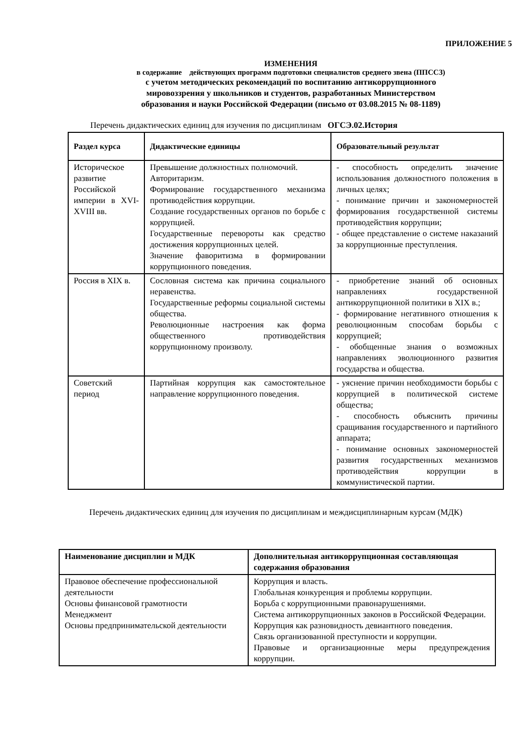ПРИЛОЖЕНИЕ 5
ИЗМЕНЕНИЯ
в содержание действующих программ подготовки специалистов среднего звена (ППССЗ)
с учетом методических рекомендаций по воспитанию антикоррупционного
мировоззрения у школьников и студентов, разработанных Министерством
образования и науки Российской Федерации (письмо от 03.08.2015 № 08-1189)
Перечень дидактических единиц для изучения по дисциплинам ОГСЭ.02.История
| Раздел курса | Дидактические единицы | Образовательный результат |
| --- | --- | --- |
| Историческое развитие Российской империи в XVI-XVIII вв. | Превышение должностных полномочий. Авторитаризм. Формирование государственного механизма противодействия коррупции. Создание государственных органов по борьбе с коррупцией. Государственные перевороты как средство достижения коррупционных целей. Значение фаворитизма в формировании коррупционного поведения. | - способность определить значение использования должностного положения в личных целях; - понимание причин и закономерностей формирования государственной системы противодействия коррупции; - общее представление о системе наказаний за коррупционные преступления. |
| Россия в XIX в. | Сословная система как причина социального неравенства. Государственные реформы социальной системы общества. Революционные настроения как форма общественного противодействия коррупционному произволу. | - приобретение знаний об основных направлениях государственной антикоррупционной политики в XIX в.; - формирование негативного отношения к революционным способам борьбы с коррупцией; - обобщенные знания о возможных направлениях эволюционного развития государства и общества. |
| Советский период | Партийная коррупция как самостоятельное направление коррупционного поведения. | - уяснение причин необходимости борьбы с коррупцией в политической системе общества; - способность объяснить причины сращивания государственного и партийного аппарата; - понимание основных закономерностей развития государственных механизмов противодействия коррупции в коммунистической партии. |
Перечень дидактических единиц для изучения по дисциплинам и междисциплинарным курсам (МДК)
| Наименование дисциплин и МДК | Дополнительная антикоррупционная составляющая содержания образования |
| --- | --- |
| Правовое обеспечение профессиональной деятельности Основы финансовой грамотности Менеджмент Основы предпринимательской деятельности | Коррупция и власть. Глобальная конкуренция и проблемы коррупции. Борьба с коррупционными правонарушениями. Система антикоррупционных законов в Российской Федерации. Коррупция как разновидность девиантного поведения. Связь организованной преступности и коррупции. Правовые и организационные меры предупреждения коррупции. |